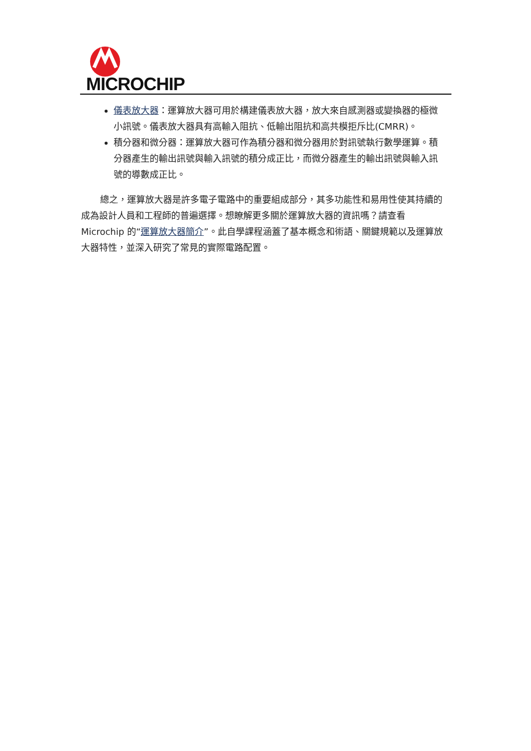MICROCHIP
儀表放大器：運算放大器可用於構建儀表放大器，放大來自感測器或變換器的極微小訊號。儀表放大器具有高輸入阻抗、低輸出阻抗和高共模拒斥比(CMRR)。
積分器和微分器：運算放大器可作為積分器和微分器用於對訊號執行數學運算。積分器產生的輸出訊號與輸入訊號的積分成正比，而微分器產生的輸出訊號與輸入訊號的導數成正比。
總之，運算放大器是許多電子電路中的重要組成部分，其多功能性和易用性使其持續的成為設計人員和工程師的普遍選擇。想瞭解更多關於運算放大器的資訊嗎？請查看 Microchip 的“運算放大器簡介”。此自學課程涵蓋了基本概念和術語、關鍵規範以及運算放大器特性，並深入研究了常見的實際電路配置。